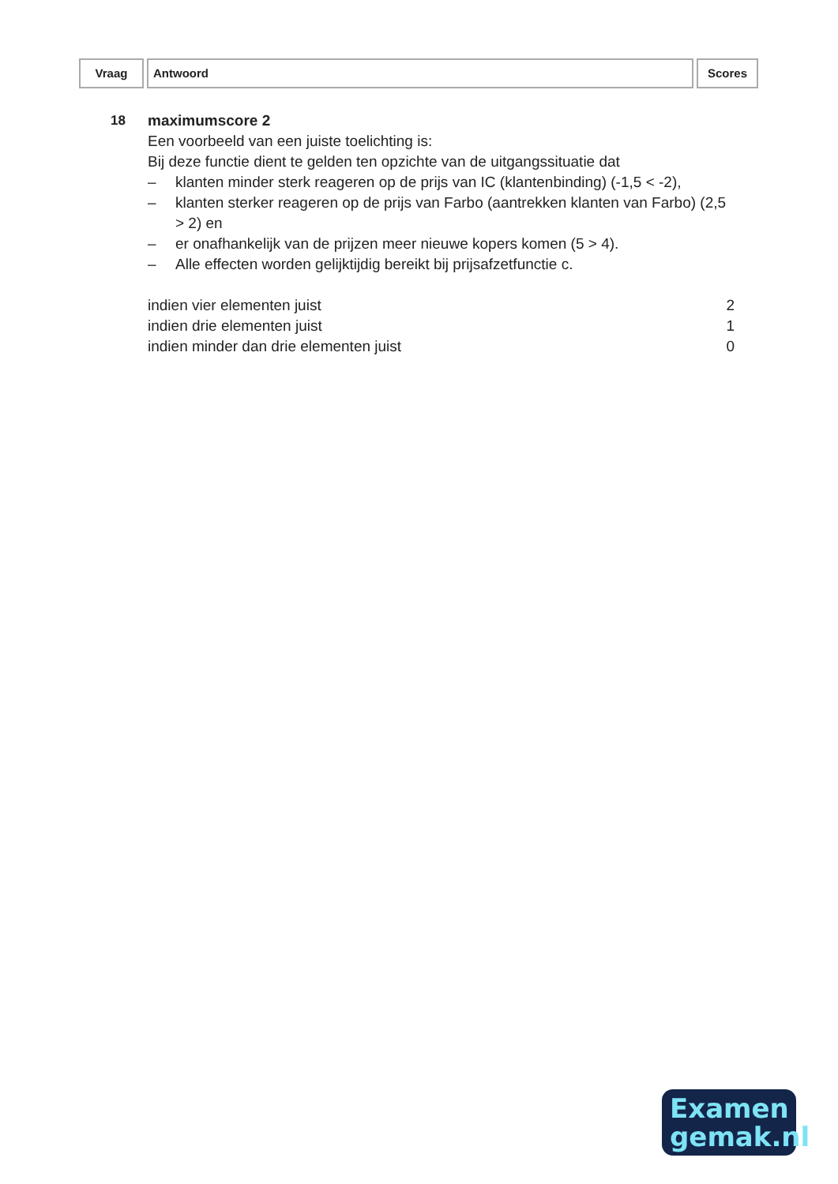Vraag Antwoord Scores
18 maximumscore 2
Een voorbeeld van een juiste toelichting is:
Bij deze functie dient te gelden ten opzichte van de uitgangssituatie dat
– klanten minder sterk reageren op de prijs van IC (klantenbinding) (-1,5 < -2),
– klanten sterker reageren op de prijs van Farbo (aantrekken klanten van Farbo) (2,5 > 2) en
– er onafhankelijk van de prijzen meer nieuwe kopers komen (5 > 4).
– Alle effecten worden gelijktijdig bereikt bij prijsafzetfunctie c.
indien vier elementen juist 2
indien drie elementen juist 1
indien minder dan drie elementen juist 0
Examen
gemak.nl